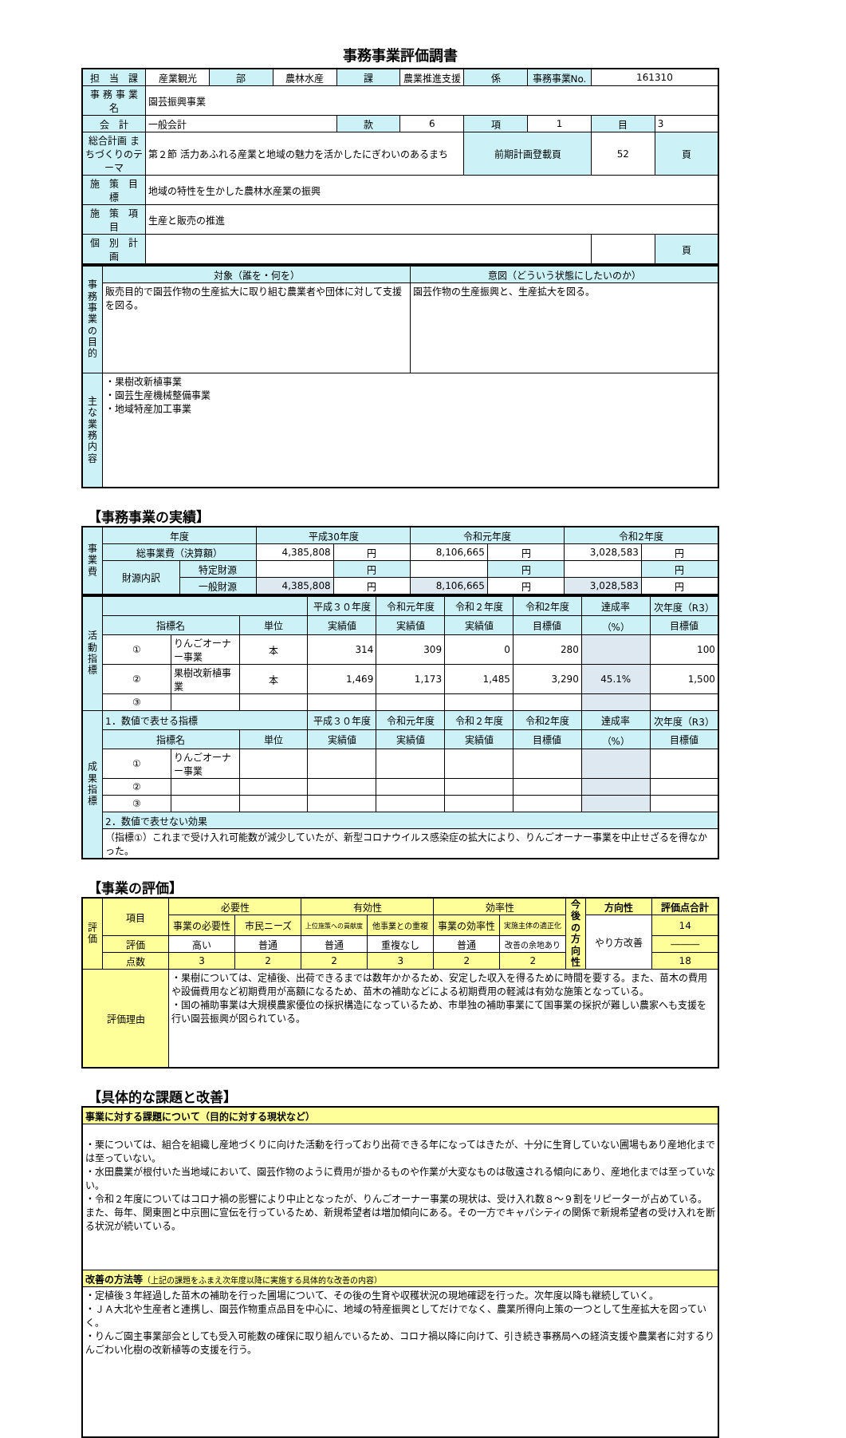事務事業評価調書
| 担 当 課 | 産業観光 | 部 | 農林水産 | 課 | 農業推進支援 | 係 | 事務事業No. | 161310 | |
| 事 務 事 業 名 | 園芸振興事業 | | | | | | | | |
| 会 計 | 一般会計 | | | 款 | 6 | 項 | 1 | 目 | 3 |
| 総合計画 まちづくりのテーマ | 第２節 活力あふれる産業と地域の魅力を活かしたにぎわいのあるまち | | | | | 前期計画登載頁 | | 52 | 頁 |
| 施 策 目 標 | 地域の特性を生かした農林水産業の振興 | | | | | | | | |
| 施 策 項 目 | 生産と販売の推進 | | | | | | | | |
| 個 別 計 画 | | | | | | | | | 頁 |
| 事務事業の目的 | 対象（誰を・何を） | 意図（どういう状態にしたいのか） |
| --- | --- | --- |
| | 販売目的で園芸作物の生産拡大に取り組む農業者や団体に対して支援を図る。 | 園芸作物の生産振興と、生産拡大を図る。 |
| 主な業務内容 | ・果樹改新植事業 ・園芸生産機械整備事業 ・地域特産加工事業 | |
【事務事業の実績】
| 事業費 | 年度 | | 平成30年度 | | 令和元年度 | | 令和2年度 | |
| --- | --- | --- | --- | --- | --- | --- | --- | --- |
| | 総事業費（決算額） | | 4,385,808 | 円 | 8,106,665 | 円 | 3,028,583 | 円 |
| | 財源内訳 | 特定財源 | | 円 | | 円 | | 円 |
| | | 一般財源 | 4,385,808 | 円 | 8,106,665 | 円 | 3,028,583 | 円 |
| 活動指標 | | | | 平成３０年度 | 令和元年度 | 令和２年度 | 令和2年度 | 達成率 | 次年度（R3） |
| --- | --- | --- | --- | --- | --- | --- | --- | --- | --- |
| | 指標名 | | 単位 | 実績値 | 実績値 | 実績値 | 目標値 | （%） | 目標値 |
| | ① | りんごオーナー事業 | 本 | 314 | 309 | 0 | 280 | | 100 |
| | ② | 果樹改新植事業 | 本 | 1,469 | 1,173 | 1,485 | 3,290 | 45.1% | 1,500 |
| | ③ | | | | | | | | |
| 成果指標 | 1．数値で表せる指標 | | | 平成３０年度 | 令和元年度 | 令和２年度 | 令和2年度 | 達成率 | 次年度（R3） |
| | 指標名 | | 単位 | 実績値 | 実績値 | 実績値 | 目標値 | （%） | 目標値 |
| | ① | りんごオーナー事業 | | | | | | | |
| | ② | | | | | | | | |
| | ③ | | | | | | | | |
| | 2．数値で表せない効果 | | | | | | | | |
| | （指標①）これまで受け入れ可能数が減少していたが、新型コロナウイルス感染症の拡大により、りんごオーナー事業を中止せざるを得なかった。 | | | | | | | | |
【事業の評価】
| 評価 | 項目 | 必要性 | | 有効性 | | 効率性 | | 今後の方向性 | 方向性 | 評価点合計 |
| --- | --- | --- | --- | --- | --- | --- | --- | --- | --- | --- |
| | | 事業の必要性 | 市民ニーズ | 上位施策への貢献度 | 他事業との重複 | 事業の効率性 | 実施主体の適正化 | | やり方改善 | 14 |
| | 評価 | 高い | 普通 | 普通 | 重複なし | 普通 | 改善の余地あり | | | ――― |
| | 点数 | 3 | 2 | 2 | 3 | 2 | 2 | | | 18 |
| 評価理由 | | ・果樹については、定植後、出荷できるまでは数年かかるため、安定した収入を得るために時間を要する。また、苗木の費用や設備費用など初期費用が高額になるため、苗木の補助などによる初期費用の軽減は有効な施策となっている。 ・国の補助事業は大規模農家優位の採択構造になっているため、市単独の補助事業にて国事業の採択が難しい農家へも支援を行い園芸振興が図られている。 | | | | | | | | |
【具体的な課題と改善】
| 事業に対する課題について（目的に対する現状など） |
| --- |
| ・栗については、組合を組織し産地づくりに向けた活動を行っており出荷できる年になってはきたが、十分に生育していない圃場もあり産地化までは至っていない。 ・水田農業が根付いた当地域において、園芸作物のように費用が掛かるものや作業が大変なものは敬遠される傾向にあり、産地化までは至っていない。 ・令和２年度についてはコロナ禍の影響により中止となったが、りんごオーナー事業の現状は、受け入れ数８～９割をリピーターが占めている。また、毎年、関東圏と中京圏に宣伝を行っているため、新規希望者は増加傾向にある。その一方でキャパシティの関係で新規希望者の受け入れを断る状況が続いている。 |
| 改善の方法等 （上記の課題をふまえ次年度以降に実施する具体的な改善の内容） |
| ・定植後３年経過した苗木の補助を行った圃場について、その後の生育や収穫状況の現地確認を行った。次年度以降も継続していく。 ・ＪＡ大北や生産者と連携し、園芸作物重点品目を中心に、地域の特産振興としてだけでなく、農業所得向上策の一つとして生産拡大を図っていく。 ・りんご園主事業部会としても受入可能数の確保に取り組んでいるため、コロナ禍以降に向けて、引き続き事務局への経済支援や農業者に対するりんごわい化樹の改新植等の支援を行う。 |